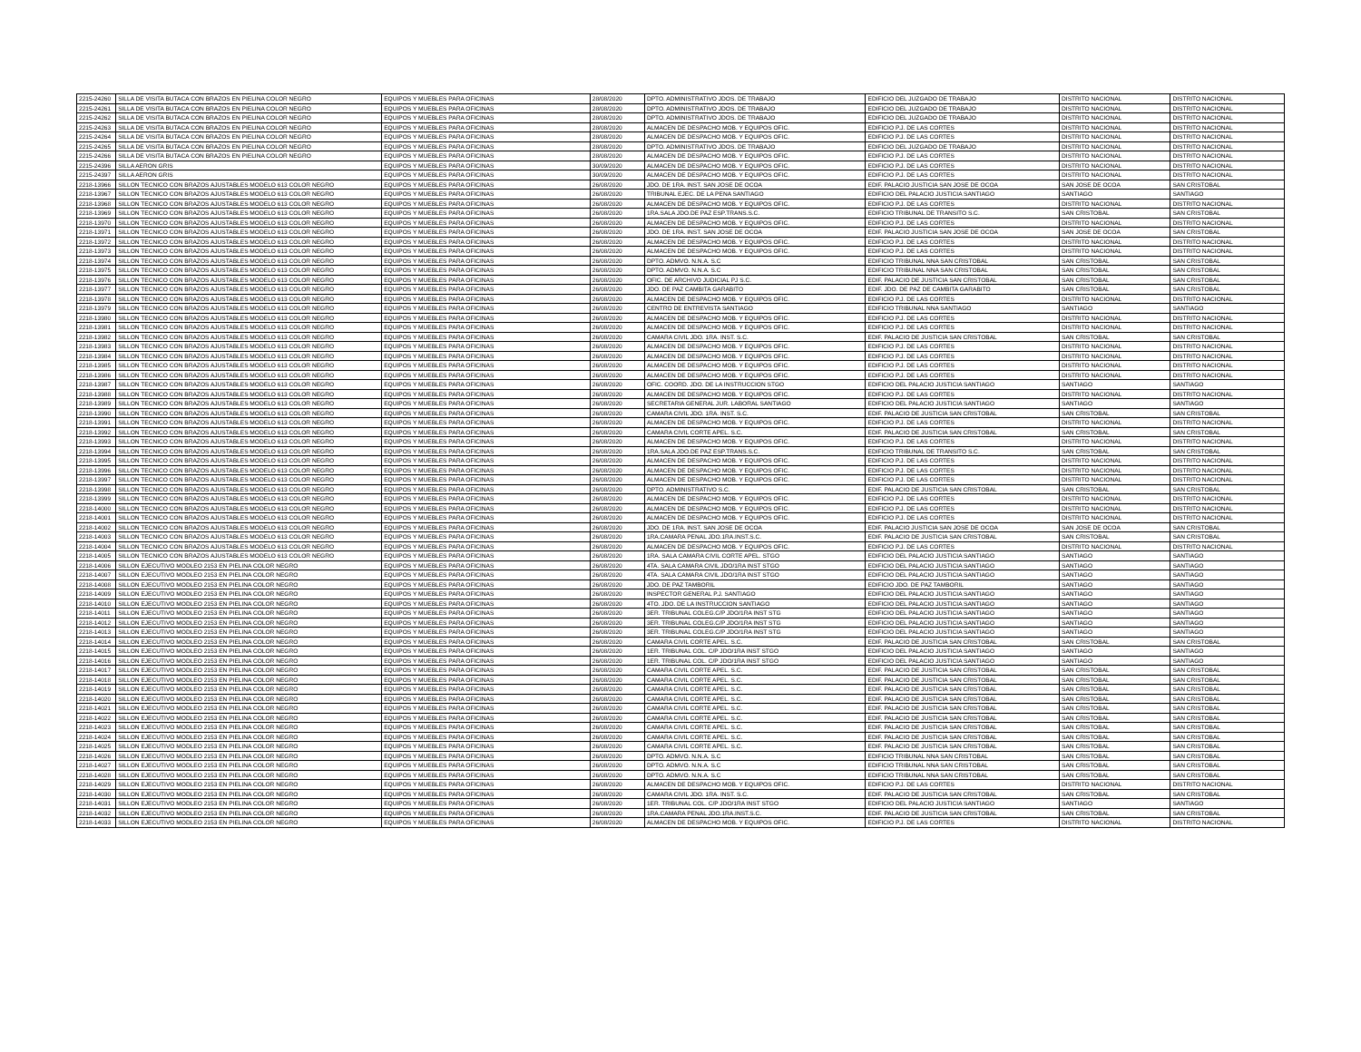| 2215-24260 | SILLA DE VISITA BUTACA CON BRAZOS EN PIELINA COLOR NEGRO | EQUIPOS Y MUEBLES PARA OFICINAS | 28/08/2020 | DPTO. ADMINISTRATIVO JDOS. DE TRABAJO | EDIFICIO DEL JUZGADO DE TRABAJO | DISTRITO NACIONAL | DISTRITO NACIONAL |
| 2215-24261 | SILLA DE VISITA BUTACA CON BRAZOS EN PIELINA COLOR NEGRO | EQUIPOS Y MUEBLES PARA OFICINAS | 28/08/2020 | DPTO. ADMINISTRATIVO JDOS. DE TRABAJO | EDIFICIO DEL JUZGADO DE TRABAJO | DISTRITO NACIONAL | DISTRITO NACIONAL |
| 2215-24262 | SILLA DE VISITA BUTACA CON BRAZOS EN PIELINA COLOR NEGRO | EQUIPOS Y MUEBLES PARA OFICINAS | 28/08/2020 | DPTO. ADMINISTRATIVO JDOS. DE TRABAJO | EDIFICIO DEL JUZGADO DE TRABAJO | DISTRITO NACIONAL | DISTRITO NACIONAL |
| 2215-24263 | SILLA DE VISITA BUTACA CON BRAZOS EN PIELINA COLOR NEGRO | EQUIPOS Y MUEBLES PARA OFICINAS | 28/08/2020 | ALMACEN DE DESPACHO MOB. Y EQUIPOS OFIC. | EDIFICIO P.J. DE LAS CORTES | DISTRITO NACIONAL | DISTRITO NACIONAL |
| 2215-24264 | SILLA DE VISITA BUTACA CON BRAZOS EN PIELINA COLOR NEGRO | EQUIPOS Y MUEBLES PARA OFICINAS | 28/08/2020 | ALMACEN DE DESPACHO MOB. Y EQUIPOS OFIC. | EDIFICIO P.J. DE LAS CORTES | DISTRITO NACIONAL | DISTRITO NACIONAL |
| 2215-24265 | SILLA DE VISITA BUTACA CON BRAZOS EN PIELINA COLOR NEGRO | EQUIPOS Y MUEBLES PARA OFICINAS | 28/08/2020 | DPTO. ADMINISTRATIVO JDOS. DE TRABAJO | EDIFICIO DEL JUZGADO DE TRABAJO | DISTRITO NACIONAL | DISTRITO NACIONAL |
| 2215-24266 | SILLA DE VISITA BUTACA CON BRAZOS EN PIELINA COLOR NEGRO | EQUIPOS Y MUEBLES PARA OFICINAS | 28/08/2020 | ALMACEN DE DESPACHO MOB. Y EQUIPOS OFIC. | EDIFICIO P.J. DE LAS CORTES | DISTRITO NACIONAL | DISTRITO NACIONAL |
| 2215-24396 | SILLA AERON GRIS | EQUIPOS Y MUEBLES PARA OFICINAS | 30/09/2020 | ALMACEN DE DESPACHO MOB. Y EQUIPOS OFIC. | EDIFICIO P.J. DE LAS CORTES | DISTRITO NACIONAL | DISTRITO NACIONAL |
| 2215-24397 | SILLA AERON GRIS | EQUIPOS Y MUEBLES PARA OFICINAS | 30/09/2020 | ALMACEN DE DESPACHO MOB. Y EQUIPOS OFIC. | EDIFICIO P.J. DE LAS CORTES | DISTRITO NACIONAL | DISTRITO NACIONAL |
| 2218-13966 | SILLON TECNICO CON BRAZOS AJUSTABLES MODELO 613 COLOR NEGRO | EQUIPOS Y MUEBLES PARA OFICINAS | 26/08/2020 | JDO. DE 1RA. INST. SAN JOSE DE OCOA | EDIF. PALACIO JUSTICIA SAN JOSE DE OCOA | SAN JOSE DE OCOA | SAN CRISTOBAL |
| 2218-13967 | SILLON TECNICO CON BRAZOS AJUSTABLES MODELO 613 COLOR NEGRO | EQUIPOS Y MUEBLES PARA OFICINAS | 26/08/2020 | TRIBUNAL EJEC. DE LA PENA SANTIAGO | EDIFICIO DEL PALACIO JUSTICIA SANTIAGO | SANTIAGO | SANTIAGO |
| 2218-13968 | SILLON TECNICO CON BRAZOS AJUSTABLES MODELO 613 COLOR NEGRO | EQUIPOS Y MUEBLES PARA OFICINAS | 26/08/2020 | ALMACEN DE DESPACHO MOB. Y EQUIPOS OFIC. | EDIFICIO P.J. DE LAS CORTES | DISTRITO NACIONAL | DISTRITO NACIONAL |
| 2218-13969 | SILLON TECNICO CON BRAZOS AJUSTABLES MODELO 613 COLOR NEGRO | EQUIPOS Y MUEBLES PARA OFICINAS | 26/08/2020 | 1RA.SALA JDO.DE PAZ ESP.TRANS.S.C. | EDIFICIO TRIBUNAL DE TRANSITO S.C. | SAN CRISTOBAL | SAN CRISTOBAL |
| 2218-13970 | SILLON TECNICO CON BRAZOS AJUSTABLES MODELO 613 COLOR NEGRO | EQUIPOS Y MUEBLES PARA OFICINAS | 26/08/2020 | ALMACEN DE DESPACHO MOB. Y EQUIPOS OFIC. | EDIFICIO P.J. DE LAS CORTES | DISTRITO NACIONAL | DISTRITO NACIONAL |
| 2218-13971 | SILLON TECNICO CON BRAZOS AJUSTABLES MODELO 613 COLOR NEGRO | EQUIPOS Y MUEBLES PARA OFICINAS | 26/08/2020 | JDO. DE 1RA. INST. SAN JOSE DE OCOA | EDIF. PALACIO JUSTICIA SAN JOSE DE OCOA | SAN JOSE DE OCOA | SAN CRISTOBAL |
| 2218-13972 | SILLON TECNICO CON BRAZOS AJUSTABLES MODELO 613 COLOR NEGRO | EQUIPOS Y MUEBLES PARA OFICINAS | 26/08/2020 | ALMACEN DE DESPACHO MOB. Y EQUIPOS OFIC. | EDIFICIO P.J. DE LAS CORTES | DISTRITO NACIONAL | DISTRITO NACIONAL |
| 2218-13973 | SILLON TECNICO CON BRAZOS AJUSTABLES MODELO 613 COLOR NEGRO | EQUIPOS Y MUEBLES PARA OFICINAS | 26/08/2020 | ALMACEN DE DESPACHO MOB. Y EQUIPOS OFIC. | EDIFICIO P.J. DE LAS CORTES | DISTRITO NACIONAL | DISTRITO NACIONAL |
| 2218-13974 | SILLON TECNICO CON BRAZOS AJUSTABLES MODELO 613 COLOR NEGRO | EQUIPOS Y MUEBLES PARA OFICINAS | 26/08/2020 | DPTO. ADMVO. N.N.A. S.C | EDIFICIO TRIBUNAL NNA SAN CRISTOBAL | SAN CRISTOBAL | SAN CRISTOBAL |
| 2218-13975 | SILLON TECNICO CON BRAZOS AJUSTABLES MODELO 613 COLOR NEGRO | EQUIPOS Y MUEBLES PARA OFICINAS | 26/08/2020 | DPTO. ADMVO. N.N.A. S.C | EDIFICIO TRIBUNAL NNA SAN CRISTOBAL | SAN CRISTOBAL | SAN CRISTOBAL |
| 2218-13976 | SILLON TECNICO CON BRAZOS AJUSTABLES MODELO 613 COLOR NEGRO | EQUIPOS Y MUEBLES PARA OFICINAS | 26/08/2020 | OFIC. DE ARCHIVO JUDICIAL PJ S.C. | EDIF. PALACIO DE JUSTICIA SAN CRISTOBAL | SAN CRISTOBAL | SAN CRISTOBAL |
| 2218-13977 | SILLON TECNICO CON BRAZOS AJUSTABLES MODELO 613 COLOR NEGRO | EQUIPOS Y MUEBLES PARA OFICINAS | 26/08/2020 | JDO. DE PAZ CAMBITA GARABITO | EDIF. JDO. DE PAZ DE CAMBITA GARABITO | SAN CRISTOBAL | SAN CRISTOBAL |
| 2218-13978 | SILLON TECNICO CON BRAZOS AJUSTABLES MODELO 613 COLOR NEGRO | EQUIPOS Y MUEBLES PARA OFICINAS | 26/08/2020 | ALMACEN DE DESPACHO MOB. Y EQUIPOS OFIC. | EDIFICIO P.J. DE LAS CORTES | DISTRITO NACIONAL | DISTRITO NACIONAL |
| 2218-13979 | SILLON TECNICO CON BRAZOS AJUSTABLES MODELO 613 COLOR NEGRO | EQUIPOS Y MUEBLES PARA OFICINAS | 26/08/2020 | CENTRO DE ENTREVISTA SANTIAGO | EDIFICIO TRIBUNAL NNA SANTIAGO | SANTIAGO | SANTIAGO |
| 2218-13980 | SILLON TECNICO CON BRAZOS AJUSTABLES MODELO 613 COLOR NEGRO | EQUIPOS Y MUEBLES PARA OFICINAS | 26/08/2020 | ALMACEN DE DESPACHO MOB. Y EQUIPOS OFIC. | EDIFICIO P.J. DE LAS CORTES | DISTRITO NACIONAL | DISTRITO NACIONAL |
| 2218-13981 | SILLON TECNICO CON BRAZOS AJUSTABLES MODELO 613 COLOR NEGRO | EQUIPOS Y MUEBLES PARA OFICINAS | 26/08/2020 | ALMACEN DE DESPACHO MOB. Y EQUIPOS OFIC. | EDIFICIO P.J. DE LAS CORTES | DISTRITO NACIONAL | DISTRITO NACIONAL |
| 2218-13982 | SILLON TECNICO CON BRAZOS AJUSTABLES MODELO 613 COLOR NEGRO | EQUIPOS Y MUEBLES PARA OFICINAS | 26/08/2020 | CAMARA CIVIL JDO. 1RA. INST. S.C. | EDIF. PALACIO DE JUSTICIA SAN CRISTOBAL | SAN CRISTOBAL | SAN CRISTOBAL |
| 2218-13983 | SILLON TECNICO CON BRAZOS AJUSTABLES MODELO 613 COLOR NEGRO | EQUIPOS Y MUEBLES PARA OFICINAS | 26/08/2020 | ALMACEN DE DESPACHO MOB. Y EQUIPOS OFIC. | EDIFICIO P.J. DE LAS CORTES | DISTRITO NACIONAL | DISTRITO NACIONAL |
| 2218-13984 | SILLON TECNICO CON BRAZOS AJUSTABLES MODELO 613 COLOR NEGRO | EQUIPOS Y MUEBLES PARA OFICINAS | 26/08/2020 | ALMACEN DE DESPACHO MOB. Y EQUIPOS OFIC. | EDIFICIO P.J. DE LAS CORTES | DISTRITO NACIONAL | DISTRITO NACIONAL |
| 2218-13985 | SILLON TECNICO CON BRAZOS AJUSTABLES MODELO 613 COLOR NEGRO | EQUIPOS Y MUEBLES PARA OFICINAS | 26/08/2020 | ALMACEN DE DESPACHO MOB. Y EQUIPOS OFIC. | EDIFICIO P.J. DE LAS CORTES | DISTRITO NACIONAL | DISTRITO NACIONAL |
| 2218-13986 | SILLON TECNICO CON BRAZOS AJUSTABLES MODELO 613 COLOR NEGRO | EQUIPOS Y MUEBLES PARA OFICINAS | 26/08/2020 | ALMACEN DE DESPACHO MOB. Y EQUIPOS OFIC. | EDIFICIO P.J. DE LAS CORTES | DISTRITO NACIONAL | DISTRITO NACIONAL |
| 2218-13987 | SILLON TECNICO CON BRAZOS AJUSTABLES MODELO 613 COLOR NEGRO | EQUIPOS Y MUEBLES PARA OFICINAS | 26/08/2020 | OFIC. COORD. JDO. DE LA INSTRUCCION STGO | EDIFICIO DEL PALACIO JUSTICIA SANTIAGO | SANTIAGO | SANTIAGO |
| 2218-13988 | SILLON TECNICO CON BRAZOS AJUSTABLES MODELO 613 COLOR NEGRO | EQUIPOS Y MUEBLES PARA OFICINAS | 26/08/2020 | ALMACEN DE DESPACHO MOB. Y EQUIPOS OFIC. | EDIFICIO P.J. DE LAS CORTES | DISTRITO NACIONAL | DISTRITO NACIONAL |
| 2218-13989 | SILLON TECNICO CON BRAZOS AJUSTABLES MODELO 613 COLOR NEGRO | EQUIPOS Y MUEBLES PARA OFICINAS | 26/08/2020 | SECRETARIA GENERAL JUR. LABORAL SANTIAGO | EDIFICIO DEL PALACIO JUSTICIA SANTIAGO | SANTIAGO | SANTIAGO |
| 2218-13990 | SILLON TECNICO CON BRAZOS AJUSTABLES MODELO 613 COLOR NEGRO | EQUIPOS Y MUEBLES PARA OFICINAS | 26/08/2020 | CAMARA CIVIL JDO. 1RA. INST. S.C. | EDIF. PALACIO DE JUSTICIA SAN CRISTOBAL | SAN CRISTOBAL | SAN CRISTOBAL |
| 2218-13991 | SILLON TECNICO CON BRAZOS AJUSTABLES MODELO 613 COLOR NEGRO | EQUIPOS Y MUEBLES PARA OFICINAS | 26/08/2020 | ALMACEN DE DESPACHO MOB. Y EQUIPOS OFIC. | EDIFICIO P.J. DE LAS CORTES | DISTRITO NACIONAL | DISTRITO NACIONAL |
| 2218-13992 | SILLON TECNICO CON BRAZOS AJUSTABLES MODELO 613 COLOR NEGRO | EQUIPOS Y MUEBLES PARA OFICINAS | 26/08/2020 | CAMARA CIVIL CORTE APEL. S.C. | EDIF. PALACIO DE JUSTICIA SAN CRISTOBAL | SAN CRISTOBAL | SAN CRISTOBAL |
| 2218-13993 | SILLON TECNICO CON BRAZOS AJUSTABLES MODELO 613 COLOR NEGRO | EQUIPOS Y MUEBLES PARA OFICINAS | 26/08/2020 | ALMACEN DE DESPACHO MOB. Y EQUIPOS OFIC. | EDIFICIO P.J. DE LAS CORTES | DISTRITO NACIONAL | DISTRITO NACIONAL |
| 2218-13994 | SILLON TECNICO CON BRAZOS AJUSTABLES MODELO 613 COLOR NEGRO | EQUIPOS Y MUEBLES PARA OFICINAS | 26/08/2020 | 1RA.SALA JDO.DE PAZ ESP.TRANS.S.C. | EDIFICIO TRIBUNAL DE TRANSITO S.C. | SAN CRISTOBAL | SAN CRISTOBAL |
| 2218-13995 | SILLON TECNICO CON BRAZOS AJUSTABLES MODELO 613 COLOR NEGRO | EQUIPOS Y MUEBLES PARA OFICINAS | 26/08/2020 | ALMACEN DE DESPACHO MOB. Y EQUIPOS OFIC. | EDIFICIO P.J. DE LAS CORTES | DISTRITO NACIONAL | DISTRITO NACIONAL |
| 2218-13996 | SILLON TECNICO CON BRAZOS AJUSTABLES MODELO 613 COLOR NEGRO | EQUIPOS Y MUEBLES PARA OFICINAS | 26/08/2020 | ALMACEN DE DESPACHO MOB. Y EQUIPOS OFIC. | EDIFICIO P.J. DE LAS CORTES | DISTRITO NACIONAL | DISTRITO NACIONAL |
| 2218-13997 | SILLON TECNICO CON BRAZOS AJUSTABLES MODELO 613 COLOR NEGRO | EQUIPOS Y MUEBLES PARA OFICINAS | 26/08/2020 | ALMACEN DE DESPACHO MOB. Y EQUIPOS OFIC. | EDIFICIO P.J. DE LAS CORTES | DISTRITO NACIONAL | DISTRITO NACIONAL |
| 2218-13998 | SILLON TECNICO CON BRAZOS AJUSTABLES MODELO 613 COLOR NEGRO | EQUIPOS Y MUEBLES PARA OFICINAS | 26/08/2020 | DPTO. ADMINISTRATIVO S.C. | EDIF. PALACIO DE JUSTICIA SAN CRISTOBAL | SAN CRISTOBAL | SAN CRISTOBAL |
| 2218-13999 | SILLON TECNICO CON BRAZOS AJUSTABLES MODELO 613 COLOR NEGRO | EQUIPOS Y MUEBLES PARA OFICINAS | 26/08/2020 | ALMACEN DE DESPACHO MOB. Y EQUIPOS OFIC. | EDIFICIO P.J. DE LAS CORTES | DISTRITO NACIONAL | DISTRITO NACIONAL |
| 2218-14000 | SILLON TECNICO CON BRAZOS AJUSTABLES MODELO 613 COLOR NEGRO | EQUIPOS Y MUEBLES PARA OFICINAS | 26/08/2020 | ALMACEN DE DESPACHO MOB. Y EQUIPOS OFIC. | EDIFICIO P.J. DE LAS CORTES | DISTRITO NACIONAL | DISTRITO NACIONAL |
| 2218-14001 | SILLON TECNICO CON BRAZOS AJUSTABLES MODELO 613 COLOR NEGRO | EQUIPOS Y MUEBLES PARA OFICINAS | 26/08/2020 | ALMACEN DE DESPACHO MOB. Y EQUIPOS OFIC. | EDIFICIO P.J. DE LAS CORTES | DISTRITO NACIONAL | DISTRITO NACIONAL |
| 2218-14002 | SILLON TECNICO CON BRAZOS AJUSTABLES MODELO 613 COLOR NEGRO | EQUIPOS Y MUEBLES PARA OFICINAS | 26/08/2020 | JDO. DE 1RA. INST. SAN JOSE DE OCOA | EDIF. PALACIO JUSTICIA SAN JOSE DE OCOA | SAN JOSE DE OCOA | SAN CRISTOBAL |
| 2218-14003 | SILLON TECNICO CON BRAZOS AJUSTABLES MODELO 613 COLOR NEGRO | EQUIPOS Y MUEBLES PARA OFICINAS | 26/08/2020 | 1RA.CAMARA PENAL JDO.1RA.INST.S.C. | EDIF. PALACIO DE JUSTICIA SAN CRISTOBAL | SAN CRISTOBAL | SAN CRISTOBAL |
| 2218-14004 | SILLON TECNICO CON BRAZOS AJUSTABLES MODELO 613 COLOR NEGRO | EQUIPOS Y MUEBLES PARA OFICINAS | 26/08/2020 | ALMACEN DE DESPACHO MOB. Y EQUIPOS OFIC. | EDIFICIO P.J. DE LAS CORTES | DISTRITO NACIONAL | DISTRITO NACIONAL |
| 2218-14005 | SILLON TECNICO CON BRAZOS AJUSTABLES MODELO 613 COLOR NEGRO | EQUIPOS Y MUEBLES PARA OFICINAS | 26/08/2020 | 1RA. SALA CAMARA CIVIL CORTE APEL. STGO | EDIFICIO DEL PALACIO JUSTICIA SANTIAGO | SANTIAGO | SANTIAGO |
| 2218-14006 | SILLON EJECUTIVO MODLEO 2153 EN PIELINA COLOR NEGRO | EQUIPOS Y MUEBLES PARA OFICINAS | 26/08/2020 | 4TA. SALA CAMARA CIVIL JDO/1RA INST STGO | EDIFICIO DEL PALACIO JUSTICIA SANTIAGO | SANTIAGO | SANTIAGO |
| 2218-14007 | SILLON EJECUTIVO MODLEO 2153 EN PIELINA COLOR NEGRO | EQUIPOS Y MUEBLES PARA OFICINAS | 26/08/2020 | 4TA. SALA CAMARA CIVIL JDO/1RA INST STGO | EDIFICIO DEL PALACIO JUSTICIA SANTIAGO | SANTIAGO | SANTIAGO |
| 2218-14008 | SILLON EJECUTIVO MODLEO 2153 EN PIELINA COLOR NEGRO | EQUIPOS Y MUEBLES PARA OFICINAS | 26/08/2020 | JDO. DE PAZ TAMBORIL | EDIFICIO JDO. DE PAZ TAMBORIL | SANTIAGO | SANTIAGO |
| 2218-14009 | SILLON EJECUTIVO MODLEO 2153 EN PIELINA COLOR NEGRO | EQUIPOS Y MUEBLES PARA OFICINAS | 26/08/2020 | INSPECTOR GENERAL P.J. SANTIAGO | EDIFICIO DEL PALACIO JUSTICIA SANTIAGO | SANTIAGO | SANTIAGO |
| 2218-14010 | SILLON EJECUTIVO MODLEO 2153 EN PIELINA COLOR NEGRO | EQUIPOS Y MUEBLES PARA OFICINAS | 26/08/2020 | 4TO. JDO. DE LA INSTRUCCION SANTIAGO | EDIFICIO DEL PALACIO JUSTICIA SANTIAGO | SANTIAGO | SANTIAGO |
| 2218-14011 | SILLON EJECUTIVO MODLEO 2153 EN PIELINA COLOR NEGRO | EQUIPOS Y MUEBLES PARA OFICINAS | 26/08/2020 | 3ER. TRIBUNAL COLEG.C/P JDO/1RA INST STG | EDIFICIO DEL PALACIO JUSTICIA SANTIAGO | SANTIAGO | SANTIAGO |
| 2218-14012 | SILLON EJECUTIVO MODLEO 2153 EN PIELINA COLOR NEGRO | EQUIPOS Y MUEBLES PARA OFICINAS | 26/08/2020 | 3ER. TRIBUNAL COLEG.C/P JDO/1RA INST STG | EDIFICIO DEL PALACIO JUSTICIA SANTIAGO | SANTIAGO | SANTIAGO |
| 2218-14013 | SILLON EJECUTIVO MODLEO 2153 EN PIELINA COLOR NEGRO | EQUIPOS Y MUEBLES PARA OFICINAS | 26/08/2020 | 3ER. TRIBUNAL COLEG.C/P JDO/1RA INST STG | EDIFICIO DEL PALACIO JUSTICIA SANTIAGO | SANTIAGO | SANTIAGO |
| 2218-14014 | SILLON EJECUTIVO MODLEO 2153 EN PIELINA COLOR NEGRO | EQUIPOS Y MUEBLES PARA OFICINAS | 26/08/2020 | CAMARA CIVIL CORTE APEL. S.C. | EDIF. PALACIO DE JUSTICIA SAN CRISTOBAL | SAN CRISTOBAL | SAN CRISTOBAL |
| 2218-14015 | SILLON EJECUTIVO MODLEO 2153 EN PIELINA COLOR NEGRO | EQUIPOS Y MUEBLES PARA OFICINAS | 26/08/2020 | 1ER. TRIBUNAL COL. C/P JDO/1RA INST STGO | EDIFICIO DEL PALACIO JUSTICIA SANTIAGO | SANTIAGO | SANTIAGO |
| 2218-14016 | SILLON EJECUTIVO MODLEO 2153 EN PIELINA COLOR NEGRO | EQUIPOS Y MUEBLES PARA OFICINAS | 26/08/2020 | 1ER. TRIBUNAL COL. C/P JDO/1RA INST STGO | EDIFICIO DEL PALACIO JUSTICIA SANTIAGO | SANTIAGO | SANTIAGO |
| 2218-14017 | SILLON EJECUTIVO MODLEO 2153 EN PIELINA COLOR NEGRO | EQUIPOS Y MUEBLES PARA OFICINAS | 26/08/2020 | CAMARA CIVIL CORTE APEL. S.C. | EDIF. PALACIO DE JUSTICIA SAN CRISTOBAL | SAN CRISTOBAL | SAN CRISTOBAL |
| 2218-14018 | SILLON EJECUTIVO MODLEO 2153 EN PIELINA COLOR NEGRO | EQUIPOS Y MUEBLES PARA OFICINAS | 26/08/2020 | CAMARA CIVIL CORTE APEL. S.C. | EDIF. PALACIO DE JUSTICIA SAN CRISTOBAL | SAN CRISTOBAL | SAN CRISTOBAL |
| 2218-14019 | SILLON EJECUTIVO MODLEO 2153 EN PIELINA COLOR NEGRO | EQUIPOS Y MUEBLES PARA OFICINAS | 26/08/2020 | CAMARA CIVIL CORTE APEL. S.C. | EDIF. PALACIO DE JUSTICIA SAN CRISTOBAL | SAN CRISTOBAL | SAN CRISTOBAL |
| 2218-14020 | SILLON EJECUTIVO MODLEO 2153 EN PIELINA COLOR NEGRO | EQUIPOS Y MUEBLES PARA OFICINAS | 26/08/2020 | CAMARA CIVIL CORTE APEL. S.C. | EDIF. PALACIO DE JUSTICIA SAN CRISTOBAL | SAN CRISTOBAL | SAN CRISTOBAL |
| 2218-14021 | SILLON EJECUTIVO MODLEO 2153 EN PIELINA COLOR NEGRO | EQUIPOS Y MUEBLES PARA OFICINAS | 26/08/2020 | CAMARA CIVIL CORTE APEL. S.C. | EDIF. PALACIO DE JUSTICIA SAN CRISTOBAL | SAN CRISTOBAL | SAN CRISTOBAL |
| 2218-14022 | SILLON EJECUTIVO MODLEO 2153 EN PIELINA COLOR NEGRO | EQUIPOS Y MUEBLES PARA OFICINAS | 26/08/2020 | CAMARA CIVIL CORTE APEL. S.C. | EDIF. PALACIO DE JUSTICIA SAN CRISTOBAL | SAN CRISTOBAL | SAN CRISTOBAL |
| 2218-14023 | SILLON EJECUTIVO MODLEO 2153 EN PIELINA COLOR NEGRO | EQUIPOS Y MUEBLES PARA OFICINAS | 26/08/2020 | CAMARA CIVIL CORTE APEL. S.C. | EDIF. PALACIO DE JUSTICIA SAN CRISTOBAL | SAN CRISTOBAL | SAN CRISTOBAL |
| 2218-14024 | SILLON EJECUTIVO MODLEO 2153 EN PIELINA COLOR NEGRO | EQUIPOS Y MUEBLES PARA OFICINAS | 26/08/2020 | CAMARA CIVIL CORTE APEL. S.C. | EDIF. PALACIO DE JUSTICIA SAN CRISTOBAL | SAN CRISTOBAL | SAN CRISTOBAL |
| 2218-14025 | SILLON EJECUTIVO MODLEO 2153 EN PIELINA COLOR NEGRO | EQUIPOS Y MUEBLES PARA OFICINAS | 26/08/2020 | CAMARA CIVIL CORTE APEL. S.C. | EDIF. PALACIO DE JUSTICIA SAN CRISTOBAL | SAN CRISTOBAL | SAN CRISTOBAL |
| 2218-14026 | SILLON EJECUTIVO MODLEO 2153 EN PIELINA COLOR NEGRO | EQUIPOS Y MUEBLES PARA OFICINAS | 26/08/2020 | DPTO. ADMVO. N.N.A. S.C | EDIFICIO TRIBUNAL NNA SAN CRISTOBAL | SAN CRISTOBAL | SAN CRISTOBAL |
| 2218-14027 | SILLON EJECUTIVO MODLEO 2153 EN PIELINA COLOR NEGRO | EQUIPOS Y MUEBLES PARA OFICINAS | 26/08/2020 | DPTO. ADMVO. N.N.A. S.C | EDIFICIO TRIBUNAL NNA SAN CRISTOBAL | SAN CRISTOBAL | SAN CRISTOBAL |
| 2218-14028 | SILLON EJECUTIVO MODLEO 2153 EN PIELINA COLOR NEGRO | EQUIPOS Y MUEBLES PARA OFICINAS | 26/08/2020 | DPTO. ADMVO. N.N.A. S.C | EDIFICIO TRIBUNAL NNA SAN CRISTOBAL | SAN CRISTOBAL | SAN CRISTOBAL |
| 2218-14029 | SILLON EJECUTIVO MODLEO 2153 EN PIELINA COLOR NEGRO | EQUIPOS Y MUEBLES PARA OFICINAS | 26/08/2020 | ALMACEN DE DESPACHO MOB. Y EQUIPOS OFIC. | EDIFICIO P.J. DE LAS CORTES | DISTRITO NACIONAL | DISTRITO NACIONAL |
| 2218-14030 | SILLON EJECUTIVO MODLEO 2153 EN PIELINA COLOR NEGRO | EQUIPOS Y MUEBLES PARA OFICINAS | 26/08/2020 | CAMARA CIVIL JDO. 1RA. INST. S.C. | EDIF. PALACIO DE JUSTICIA SAN CRISTOBAL | SAN CRISTOBAL | SAN CRISTOBAL |
| 2218-14031 | SILLON EJECUTIVO MODLEO 2153 EN PIELINA COLOR NEGRO | EQUIPOS Y MUEBLES PARA OFICINAS | 26/08/2020 | 1ER. TRIBUNAL COL. C/P JDO/1RA INST STGO | EDIFICIO DEL PALACIO JUSTICIA SANTIAGO | SANTIAGO | SANTIAGO |
| 2218-14032 | SILLON EJECUTIVO MODLEO 2153 EN PIELINA COLOR NEGRO | EQUIPOS Y MUEBLES PARA OFICINAS | 26/08/2020 | 1RA.CAMARA PENAL JDO.1RA.INST.S.C. | EDIF. PALACIO DE JUSTICIA SAN CRISTOBAL | SAN CRISTOBAL | SAN CRISTOBAL |
| 2218-14033 | SILLON EJECUTIVO MODLEO 2153 EN PIELINA COLOR NEGRO | EQUIPOS Y MUEBLES PARA OFICINAS | 26/08/2020 | ALMACEN DE DESPACHO MOB. Y EQUIPOS OFIC. | EDIFICIO P.J. DE LAS CORTES | DISTRITO NACIONAL | DISTRITO NACIONAL |